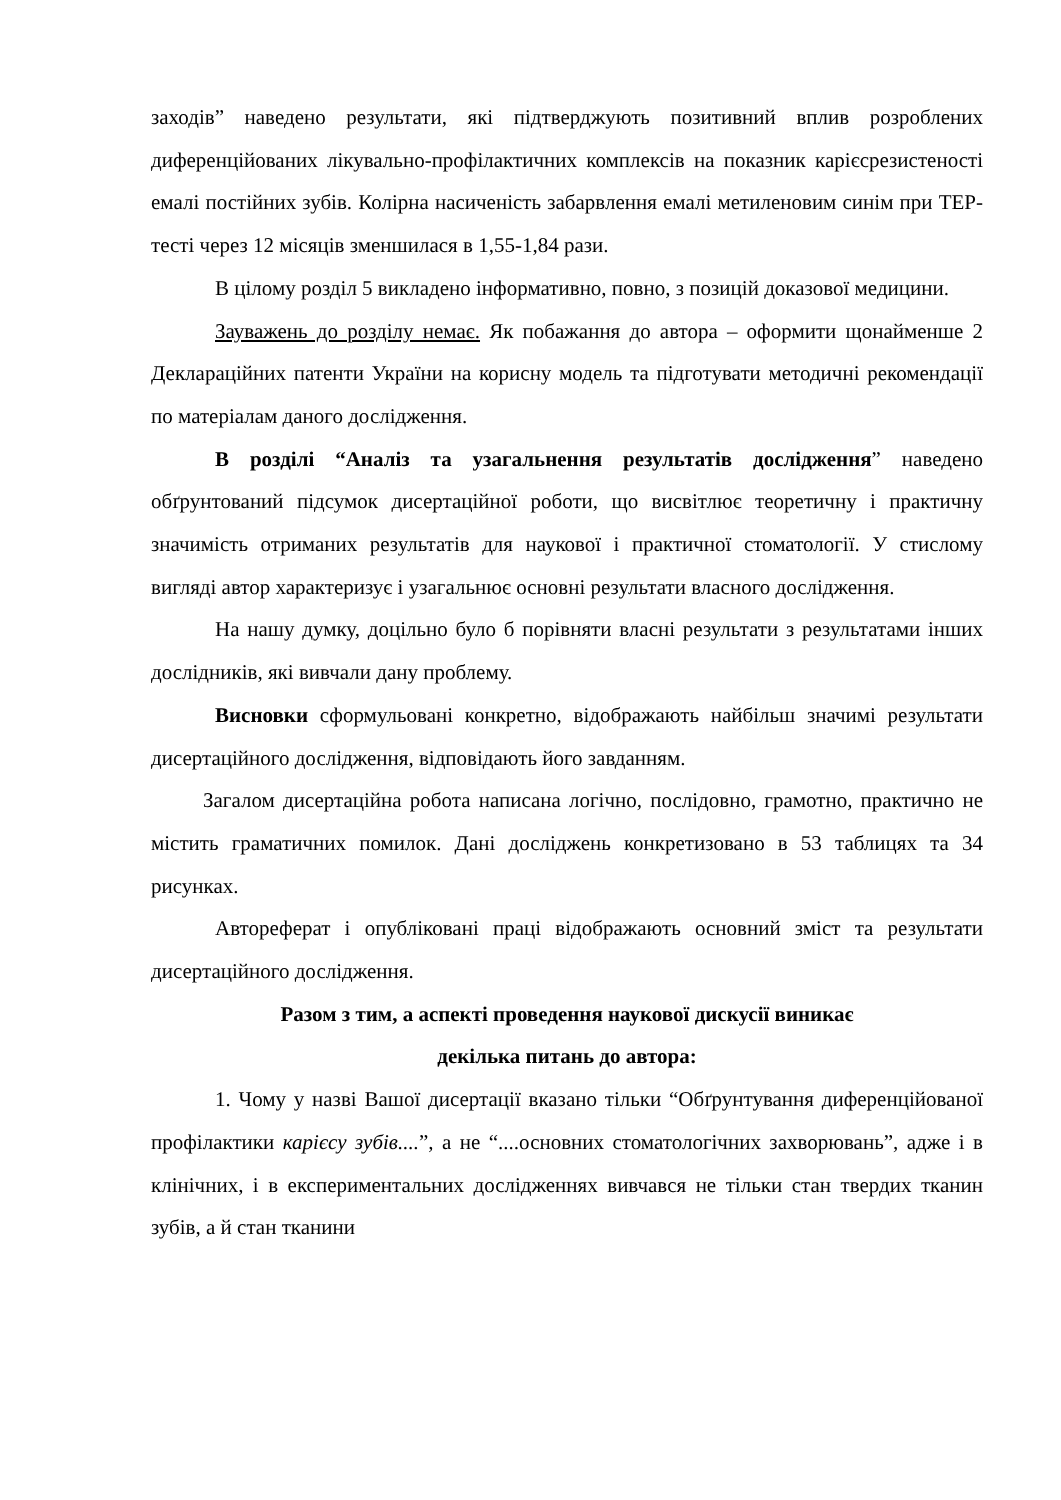заходів” наведено результати, які підтверджують позитивний вплив розроблених диференційованих лікувально-профілактичних комплексів на показник карієсрезистеності емалі постійних зубів. Колірна насиченість забарвлення емалі метиленовим синім при ТЕР-тесті через 12 місяців зменшилася в 1,55-1,84 рази.
В цілому розділ 5 викладено інформативно, повно, з позицій доказової медицини.
Зауважень до розділу немає. Як побажання до автора – оформити щонайменше 2 Деклараційних патенти України на корисну модель та підготувати методичні рекомендації по матеріалам даного дослідження.
В розділі “Аналіз та узагальнення результатів дослідження” наведено обґрунтований підсумок дисертаційної роботи, що висвітлює теоретичну і практичну значимість отриманих результатів для наукової і практичної стоматології. У стислому вигляді автор характеризує і узагальнює основні результати власного дослідження.
На нашу думку, доцільно було б порівняти власні результати з результатами інших дослідників, які вивчали дану проблему.
Висновки сформульовані конкретно, відображають найбільш значимі результати дисертаційного дослідження, відповідають його завданням.
Загалом дисертаційна робота написана логічно, послідовно, грамотно, практично не містить граматичних помилок. Дані досліджень конкретизовано в 53 таблицях та 34 рисунках.
Автореферат і опубліковані праці відображають основний зміст та результати дисертаційного дослідження.
Разом з тим, а аспекті проведення наукової дискусії виникає
декілька питань до автора:
1. Чому у назві Вашої дисертації вказано тільки “Обґрунтування диференційованої профілактики карієсу зубів....”, а не “....основних стоматологічних захворювань”, адже і в клінічних, і в експериментальних дослідженнях вивчався не тільки стан твердих тканин зубів, а й стан тканини